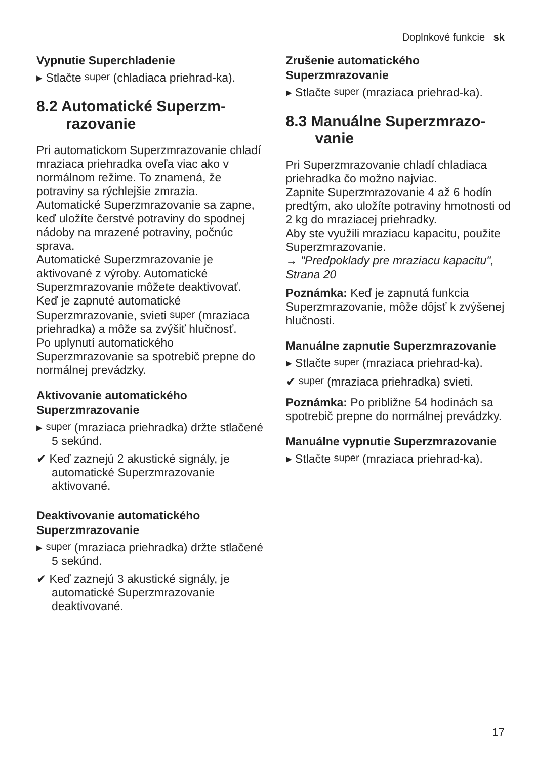Doplnkové funkcie sk
Vypnutie Superchladenie
▸ Stlačte super (chladiaca priehrad-ka).
8.2 Automatické Superzm­razovanie
Pri automatickom Superzmrazovanie chladí mraziaca priehradka oveľa viac ako v normálnom režime. To znamená, že potraviny sa rýchlejšie zmrazia.
Automatické Superzmrazovanie sa zapne, keď uložíte čerstvé potraviny do spodnej nádoby na mrazené potraviny, počnúc sprava.
Automatické Superzmrazovanie je aktivované z výroby. Automatické Superzmrazovanie môžete deaktivovať.
Keď je zapnuté automatické Superzmrazovanie, svieti super (mraziaca priehradka) a môže sa zvýšiť hlučnosť.
Po uplynutí automatického Superzmrazovanie sa spotrebič prepne do normálnej prevádzky.
Aktivovanie automatického Superzmrazovanie
▸ super (mraziaca priehradka) držte stlačené 5 sekúnd.
✔ Keď zaznejú 2 akustické signály, je automatické Superzmrazovanie aktivované.
Deaktivovanie automatického Superzmrazovanie
▸ super (mraziaca priehradka) držte stlačené 5 sekúnd.
✔ Keď zaznejú 3 akustické signály, je automatické Superzmrazovanie deaktivované.
Zrušenie automatického Superzmrazovanie
▸ Stlačte super (mraziaca priehrad-ka).
8.3 Manuálne Superzmrazo­vanie
Pri Superzmrazovanie chladí chladiaca priehradka čo možno najviac.
Zapnite Superzmrazovanie 4 až 6 hodín predtým, ako uložíte potraviny hmotnosti od 2 kg do mraziacej priehradky.
Aby ste využili mraziacu kapacitu, použite Superzmrazovanie.
→ "Predpoklady pre mraziacu kapacitu", Strana 20
Poznámka: Keď je zapnutá funkcia Superzmrazovanie, môže dôjsť k zvýšenej hlučnosti.
Manuálne zapnutie Superzmrazovanie
▸ Stlačte super (mraziaca priehrad-ka).
✔ super (mraziaca priehradka) svieti.
Poznámka: Po približne 54 hodinách sa spotrebič prepne do normálnej prevádzky.
Manuálne vypnutie Superzmrazovanie
▸ Stlačte super (mraziaca priehrad-ka).
17